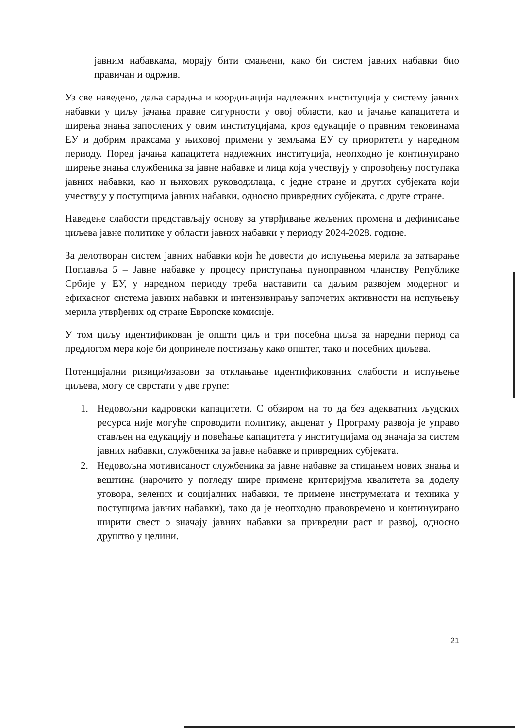јавним набавкама, морају бити смањени, како би систем јавних набавки био правичан и одржив.
Уз све наведено, даља сарадња и координација надлежних институција у систему јавних набавки у циљу јачања правне сигурности у овој области, као и јачање капацитета и ширења знања запослених у овим институцијама, кроз едукације о правним тековинама ЕУ и добрим праксама у њиховој примени у земљама ЕУ су приоритети у наредном периоду. Поред јачања капацитета надлежних институција, неопходно је континуирано ширење знања службеника за јавне набавке и лица која учествују у спровођењу поступака јавних набавки, као и њихових руководилаца, с једне стране и других субјеката који учествују у поступцима јавних набавки, односно привредних субјеката, с друге стране.
Наведене слабости представљају основу за утврђивање жељених промена и дефинисање циљева јавне политике у области јавних набавки у периоду 2024-2028. године.
За делотворан систем јавних набавки који ће довести до испуњења мерила за затварање Поглавља 5 – Јавне набавке у процесу приступања пуноправном чланству Републике Србије у ЕУ, у наредном периоду треба наставити са даљим развојем модерног и ефикасног система јавних набавки и интензивирању започетих активности на испуњењу мерила утврђених од стране Европске комисије.
У том циљу идентификован је општи циљ и три посебна циља за наредни период са предлогом мера које би допринеле постизању како општег, тако и посебних циљева.
Потенцијални ризици/изазови за отклањање идентификованих слабости и испуњење циљева, могу се сврстати у две групе:
1. Недовољни кадровски капацитети. С обзиром на то да без адекватних људских ресурса није могуће спроводити политику, акценат у Програму развоја је управо стављен на едукацију и повећање капацитета у институцијама од значаја за систем јавних набавки, службеника за јавне набавке и привредних субјеката.
2. Недовољна мотивисаност службеника за јавне набавке за стицањем нових знања и вештина (нарочито у погледу шире примене критеријума квалитета за доделу уговора, зелених и социјалних набавки, те примене инструмената и техника у поступцима јавних набавки), тако да је неопходно правовремено и континуирано ширити свест о значају јавних набавки за привредни раст и развој, односно друштво у целини.
21